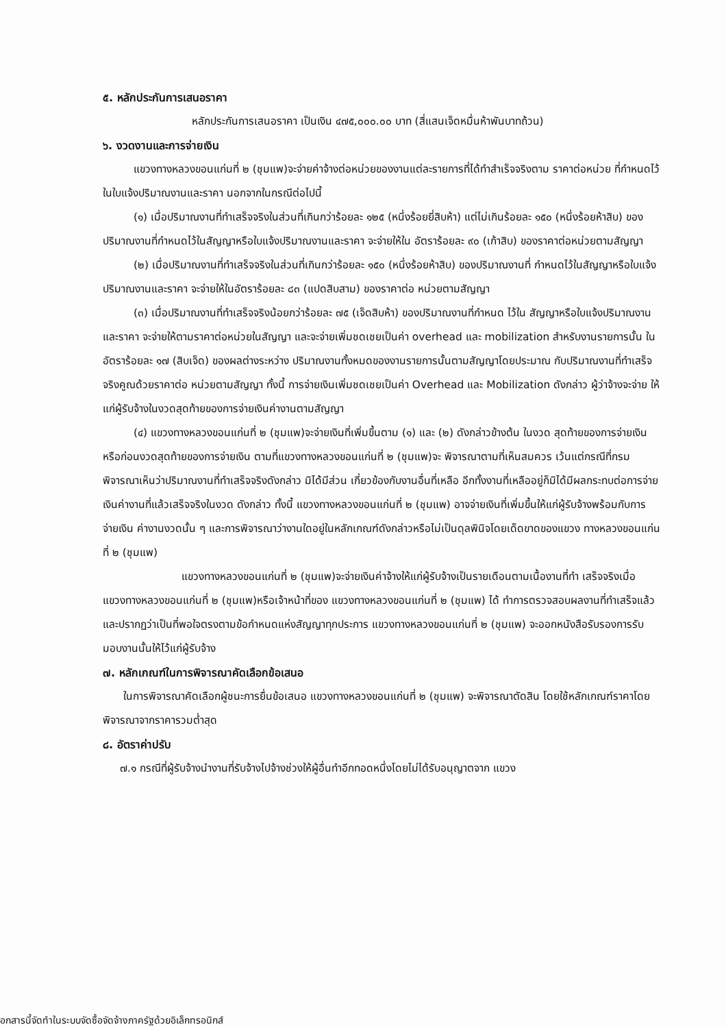๕. หลักประกันการเสนอราคา
หลักประกันการเสนอราคา เป็นเงิน ๔๗๕,๐๐๐.๐๐ บาท (สี่แสนเจ็ดหมื่นห้าพันบาทถ้วน)
๖. งวดงานและการจ่ายเงิน
แขวงทางหลวงขอนแก่นที่ ๒ (ชุมแพ)จะจ่ายค่าจ้างต่อหน่วยของงานแต่ละรายการที่ได้ทำสำเร็จจริงตาม ราคาต่อหน่วย ที่กำหนดไว้ในใบแจ้งปริมาณงานและราคา นอกจากในกรณีต่อไปนี้
(๑) เมื่อปริมาณงานที่ทำเสร็จจริงในส่วนที่เกินกว่าร้อยละ ๑๒๕ (หนึ่งร้อยยี่สิบห้า) แต่ไม่เกินร้อยละ ๑๕๐ (หนึ่งร้อยห้าสิบ) ของปริมาณงานที่กำหนดไว้ในสัญญาหรือใบแจ้งปริมาณงานและราคา จะจ่ายให้ใน อัตราร้อยละ ๙๐ (เก้าสิบ) ของราคาต่อหน่วยตามสัญญา
(๒) เมื่อปริมาณงานที่ทำเสร็จจริงในส่วนที่เกินกว่าร้อยละ ๑๕๐ (หนึ่งร้อยห้าสิบ) ของปริมาณงานที่ กำหนดไว้ในสัญญาหรือใบแจ้งปริมาณงานและราคา จะจ่ายให้ในอัตราร้อยละ ๘๓ (แปดสิบสาม) ของราคาต่อ หน่วยตามสัญญา
(๓) เมื่อปริมาณงานที่ทำเสร็จจริงน้อยกว่าร้อยละ ๗๕ (เจ็ดสิบห้า) ของปริมาณงานที่กำหนด ไว้ใน สัญญาหรือใบแจ้งปริมาณงานและราคา จะจ่ายให้ตามราคาต่อหน่วยในสัญญา และจะจ่ายเพิ่มชดเชยเป็นค่า overhead และ mobilization สำหรับงานรายการนั้น ในอัตราร้อยละ ๑๗ (สิบเจ็ด) ของผลต่างระหว่าง ปริมาณงานทั้งหมดของงานรายการนั้นตามสัญญาโดยประมาณ กับปริมาณงานที่ทำเสร็จจริงคูณด้วยราคาต่อ หน่วยตามสัญญา ทั้งนี้ การจ่ายเงินเพิ่มชดเชยเป็นค่า Overhead และ Mobilization ดังกล่าว ผู้ว่าจ้างจะจ่าย ให้แก่ผู้รับจ้างในงวดสุดท้ายของการจ่ายเงินค่างานตามสัญญา
(๔) แขวงทางหลวงขอนแก่นที่ ๒ (ชุมแพ)จะจ่ายเงินที่เพิ่มขึ้นตาม (๑) และ (๒) ดังกล่าวข้างต้น ในงวด สุดท้ายของการจ่ายเงิน หรือก่อนงวดสุดท้ายของการจ่ายเงิน ตามที่แขวงทางหลวงขอนแก่นที่ ๒ (ชุมแพ)จะ พิจารณาตามที่เห็นสมควร เว้นแต่กรณีที่กรมพิจารณาเห็นว่าปริมาณงานที่ทำเสร็จจริงดังกล่าว มิได้มีส่วน เกี่ยวข้องกับงานอื่นที่เหลือ อีกทั้งงานที่เหลืออยู่ก็มิได้มีผลกระทบต่อการจ่ายเงินค่างานที่แล้วเสร็จจริงในงวด ดังกล่าว ทั้งนี้ แขวงทางหลวงขอนแก่นที่ ๒ (ชุมแพ) อาจจ่ายเงินที่เพิ่มขึ้นให้แก่ผู้รับจ้างพร้อมกับการจ่ายเงิน ค่างานงวดนั้น ๆ และการพิจารณาว่างานใดอยู่ในหลักเกณฑ์ดังกล่าวหรือไม่เป็นดุลพินิจโดยเด็ดขาดของแขวง ทางหลวงขอนแก่นที่ ๒ (ชุมแพ)
แขวงทางหลวงขอนแก่นที่ ๒ (ชุมแพ)จะจ่ายเงินค่าจ้างให้แก่ผู้รับจ้างเป็นรายเดือนตามเนื้องานที่ทำ เสร็จจริงเมื่อ แขวงทางหลวงขอนแก่นที่ ๒ (ชุมแพ)หรือเจ้าหน้าที่ของ แขวงทางหลวงขอนแก่นที่ ๒ (ชุมแพ) ได้ ทำการตรวจสอบผลงานที่ทำเสร็จแล้ว และปรากฏว่าเป็นที่พอใจตรงตามข้อกำหนดแห่งสัญญาทุกประการ แขวงทางหลวงขอนแก่นที่ ๒ (ชุมแพ) จะออกหนังสือรับรองการรับมอบงานนั้นให้ไว้แก่ผู้รับจ้าง
๗. หลักเกณฑ์ในการพิจารณาคัดเลือกข้อเสนอ
ในการพิจารณาคัดเลือกผู้ชนะการยื่นข้อเสนอ แขวงทางหลวงขอนแก่นที่ ๒ (ชุมแพ) จะพิจารณาตัดสิน โดยใช้หลักเกณฑ์ราคาโดยพิจารณาจากราคารวมต่ำสุด
๘. อัตราค่าปรับ
๗.๑ กรณีที่ผู้รับจ้างนำงานที่รับจ้างไปจ้างช่วงให้ผู้อื่นทำอีกทอดหนึ่งโดยไม่ได้รับอนุญาตจาก แขวง
อกสารนี้จัดทำในระบบจัดซื้อจัดจ้างภาครัฐด้วยอิเล็กทรอนิกส์